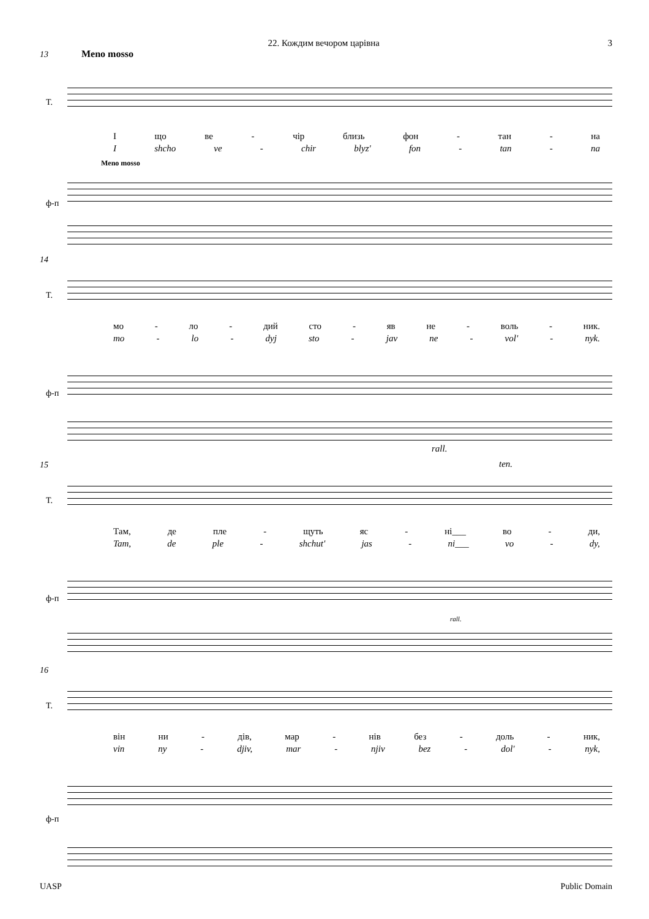22. Кождим вечором царівна 3
13 Meno mosso
T.
Іщо ве - чір близь фон - тан - на
Ishcho ve - chir blyz' fon - tan - na
Meno mosso
ф-п
14
T.
мо - ло - дий сто - яв не - воль - ник.
mo - lo - dyj sto - jav ne - vol' - nyk.
ф-п
15
rall.
ten.
T.
Там, де пле - щуть яс - ні___ во - ди,
Tam, de ple - shchut' jas - ni___ vo - dy,
ф-п
rall.
16
T.
він ни - дів, мар - нів без - доль - ник,
vin ny - djiv, mar - njiv bez - dol' - nyk,
ф-п
UASP Public Domain